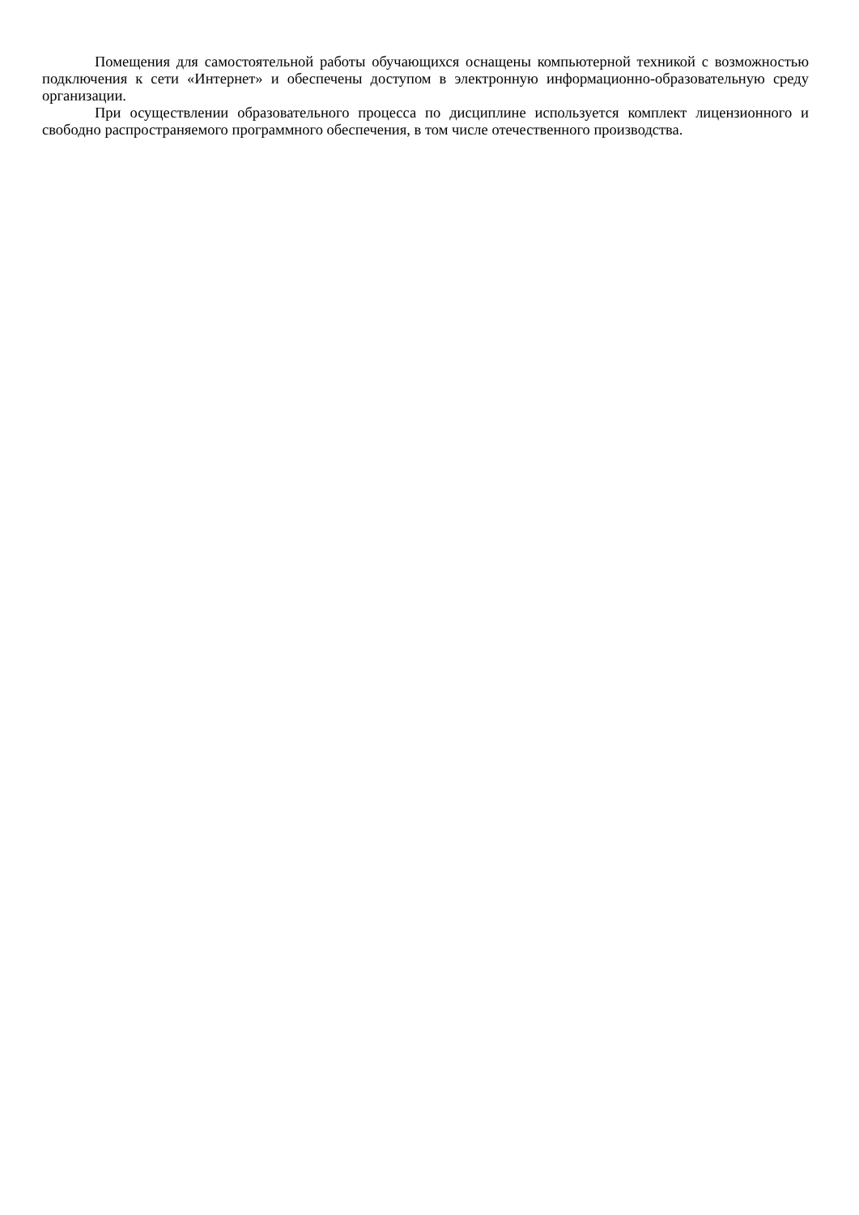Помещения для самостоятельной работы обучающихся оснащены компьютерной техникой с возможностью подключения к сети «Интернет» и обеспечены доступом в электронную информационно-образовательную среду организации.
При осуществлении образовательного процесса по дисциплине используется комплект лицензионного и свободно распространяемого программного обеспечения, в том числе отечественного производства.